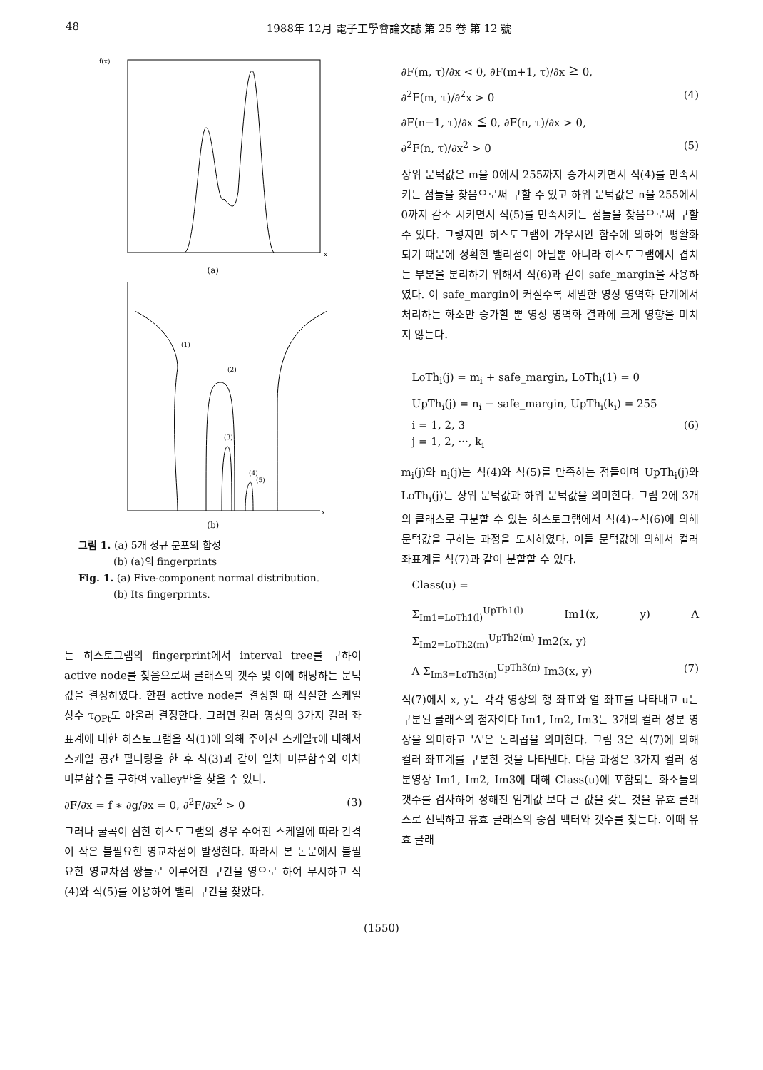48 1988年 12月 電子工學會論文誌 第 25 卷 第 12 號
f(x)
x
(a)
(1)
(2)
(3)
(4)
(5)
x
(b)
그림 1. (a) 5개 정규 분포의 합성
(b) (a)의 fingerprints
Fig. 1. (a) Five-component normal distribution.
(b) Its fingerprints.
는 히스토그램의 fingerprint에서 interval tree를 구하여 active node를 찾음으로써 클래스의 갯수 및 이에 해당하는 문턱값을 결정하였다. 한편 active node를 결정할 때 적절한 스케일 상수 τ<sub>OPt</sub>도 아울러 결정한다. 그러면 컬러 영상의 3가지 컬러 좌표계에 대한 히스토그램을 식(1)에 의해 주어진 스케일τ에 대해서 스케일 공간 필터링을 한 후 식(3)과 같이 일차 미분함수와 이차 미분함수를 구하여 valley만을 찾을 수 있다.
∂F/∂x = f ∗ ∂g/∂x = 0, ∂<sup>2</sup>F/∂x<sup>2</sup> > 0 (3)
그러나 굴곡이 심한 히스토그램의 경우 주어진 스케일에 따라 간격이 작은 불필요한 영교차점이 발생한다. 따라서 본 논문에서 불필요한 영교차점 쌍들로 이루어진 구간을 영으로 하여 무시하고 식(4)와 식(5)를 이용하여 밸리 구간을 찾았다.
∂F(m, τ)/∂x < 0, ∂F(m+1, τ)/∂x ≧ 0,
∂<sup>2</sup>F(m, τ)/∂<sup>2</sup>x > 0 (4)
∂F(n−1, τ)/∂x ≦ 0, ∂F(n, τ)/∂x > 0,
∂<sup>2</sup>F(n, τ)/∂x<sup>2</sup> > 0 (5)
상위 문턱값은 m을 0에서 255까지 증가시키면서 식(4)를 만족시키는 점들을 찾음으로써 구할 수 있고 하위 문턱값은 n을 255에서 0까지 감소 시키면서 식(5)를 만족시키는 점들을 찾음으로써 구할 수 있다. 그렇지만 히스토그램이 가우시안 함수에 의하여 평활화 되기 때문에 정확한 밸리점이 아닐뿐 아니라 히스토그램에서 겹치는 부분을 분리하기 위해서 식(6)과 같이 safe_margin을 사용하였다. 이 safe_margin이 커질수록 세밀한 영상 영역화 단계에서 처리하는 화소만 증가할 뿐 영상 영역화 결과에 크게 영향을 미치지 않는다.
LoTh<sub>i</sub>(j) = m<sub>i</sub> + safe_margin, LoTh<sub>i</sub>(1) = 0
UpTh<sub>i</sub>(j) = n<sub>i</sub> − safe_margin, UpTh<sub>i</sub>(k<sub>i</sub>) = 255
i = 1, 2, 3 (6)
j = 1, 2, ···, k<sub>i</sub>
m<sub>i</sub>(j)와 n<sub>i</sub>(j)는 식(4)와 식(5)를 만족하는 점들이며 UpTh<sub>i</sub>(j)와 LoTh<sub>i</sub>(j)는 상위 문턱값과 하위 문턱값을 의미한다. 그림 2에 3개의 클래스로 구분할 수 있는 히스토그램에서 식(4)~식(6)에 의해 문턱값을 구하는 과정을 도시하였다. 이들 문턱값에 의해서 컬러 좌표계를 식(7)과 같이 분할할 수 있다.
Class(u) =
Σ<sub>Im1=LoTh1(l)</sub><sup>UpTh1(l)</sup> Im1(x, y) Λ Σ<sub>Im2=LoTh2(m)</sub><sup>UpTh2(m)</sup> Im2(x, y)
Λ Σ<sub>Im3=LoTh3(n)</sub><sup>UpTh3(n)</sup> Im3(x, y) (7)
식(7)에서 x, y는 각각 영상의 행 좌표와 열 좌표를 나타내고 u는 구분된 클래스의 첨자이다 Im1, Im2, Im3는 3개의 컬러 성분 영상을 의미하고 'Λ'은 논리곱을 의미한다. 그림 3은 식(7)에 의해 컬러 좌표계를 구분한 것을 나타낸다. 다음 과정은 3가지 컬러 성분영상 Im1, Im2, Im3에 대해 Class(u)에 포함되는 화소들의 갯수를 검사하여 정해진 임계값 보다 큰 값을 갖는 것을 유효 클래스로 선택하고 유효 클래스의 중심 벡터와 갯수를 찾는다. 이때 유효 클래
(1550)